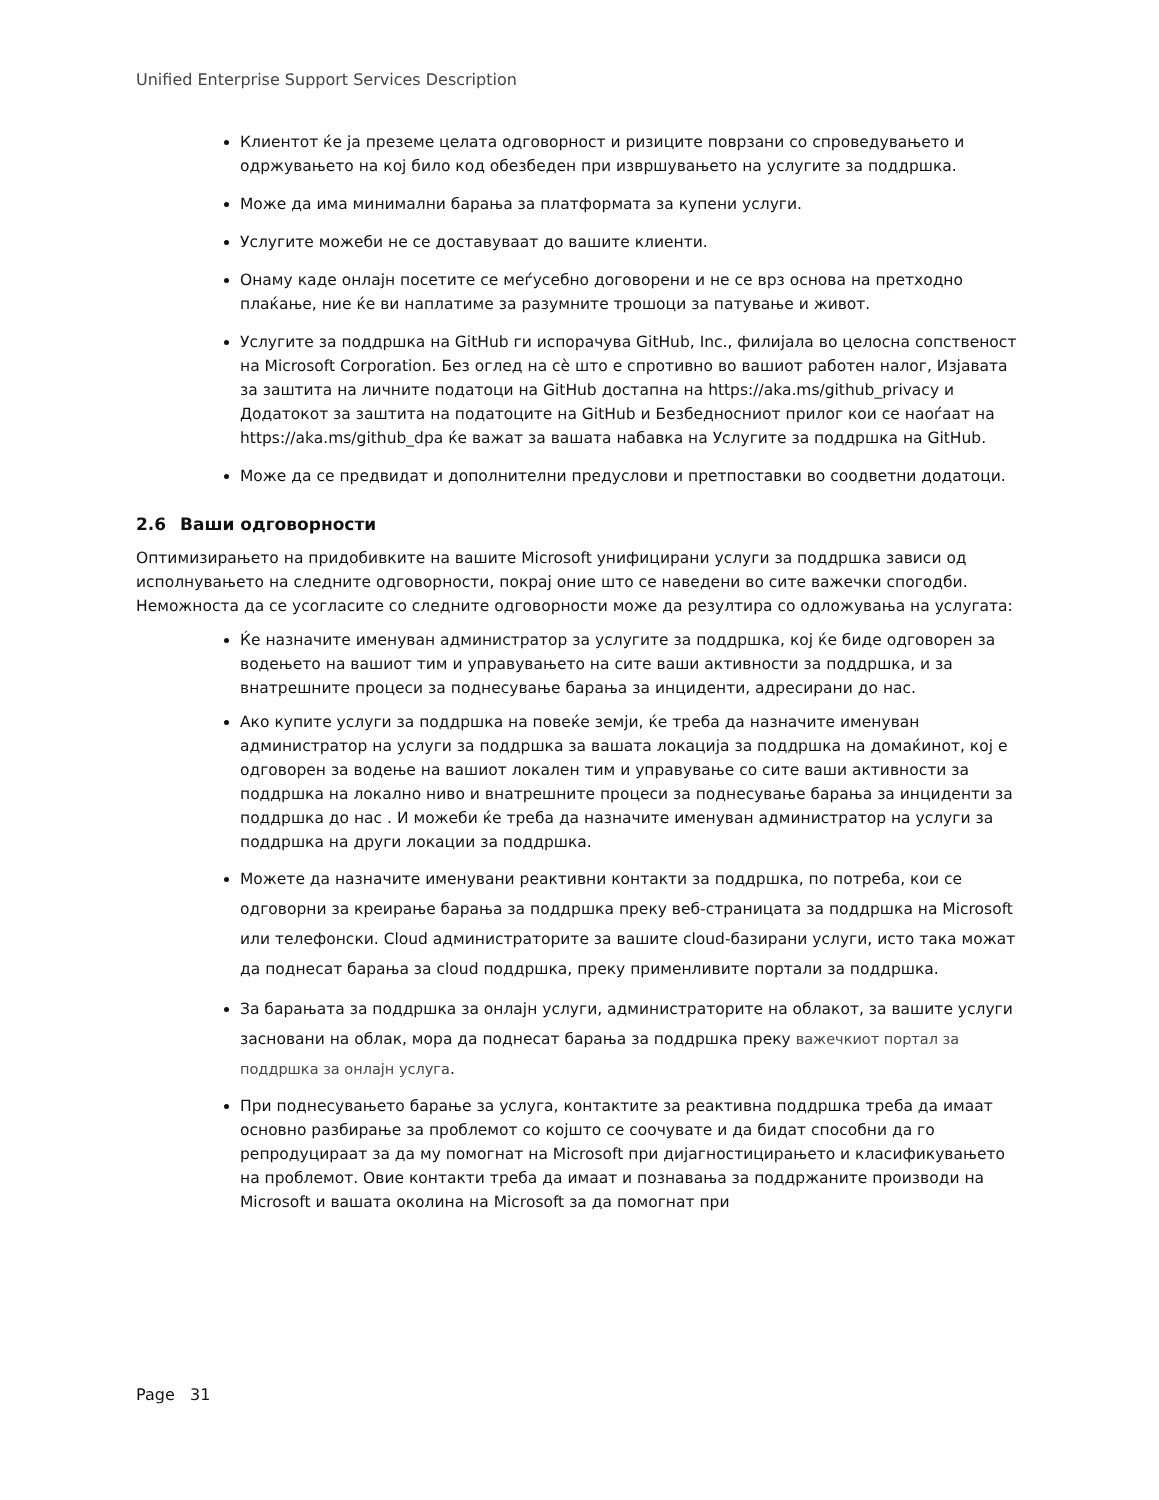Unified Enterprise Support Services Description
Клиентот ќе ја преземе целата одговорност и ризиците поврзани со спроведувањето и одржувањето на кој било код обезбеден при извршувањето на услугите за поддршка.
Може да има минимални барања за платформата за купени услуги.
Услугите можеби не се доставуваат до вашите клиенти.
Онаму каде онлајн посетите се меѓусебно договорени и не се врз основа на претходно плаќање, ние ќе ви наплатиме за разумните трошоци за патување и живот.
Услугите за поддршка на GitHub ги испорачува GitHub, Inc., филијала во целосна сопственост на Microsoft Corporation. Без оглед на сè што е спротивно во вашиот работен налог, Изјавата за заштита на личните податоци на GitHub достапна на https://aka.ms/github_privacy и Додатокот за заштита на податоците на GitHub и Безбедносниот прилог кои се наоѓаат на https://aka.ms/github_dpa ќе важат за вашата набавка на Услугите за поддршка на GitHub.
Може да се предвидат и дополнителни предуслови и претпоставки во соодветни додатоци.
2.6 Ваши одговорности
Оптимизирањето на придобивките на вашите Microsoft унифицирани услуги за поддршка зависи од исполнувањето на следните одговорности, покрај оние што се наведени во сите важечки спогодби. Неможноста да се усогласите со следните одговорности може да резултира со одложувања на услугата:
Ќе назначите именуван администратор за услугите за поддршка, кој ќе биде одговорен за водењето на вашиот тим и управувањето на сите ваши активности за поддршка, и за внатрешните процеси за поднесување барања за инциденти, адресирани до нас.
Ако купите услуги за поддршка на повеќе земји, ќе треба да назначите именуван администратор на услуги за поддршка за вашата локација за поддршка на домаќинот, кој е одговорен за водење на вашиот локален тим и управување со сите ваши активности за поддршка на локално ниво и внатрешните процеси за поднесување барања за инциденти за поддршка до нас . И можеби ќе треба да назначите именуван администратор на услуги за поддршка на други локации за поддршка.
Можете да назначите именувани реактивни контакти за поддршка, по потреба, кои се одговорни за креирање барања за поддршка преку веб-страницата за поддршка на Microsoft или телефонски. Cloud администраторите за вашите cloud-базирани услуги, исто така можат да поднесат барања за cloud поддршка, преку применливите портали за поддршка.
За барањата за поддршка за онлајн услуги, администраторите на облакот, за вашите услуги засновани на облак, мора да поднесат барања за поддршка преку важечкиот портал за поддршка за онлајн услуга.
При поднесувањето барање за услуга, контактите за реактивна поддршка треба да имаат основно разбирање за проблемот со којшто се соочувате и да бидат способни да го репродуцираат за да му помогнат на Microsoft при дијагностицирањето и класификувањето на проблемот. Овие контакти треба да имаат и познавања за поддржаните производи на Microsoft и вашата околина на Microsoft за да помогнат при
Page 31